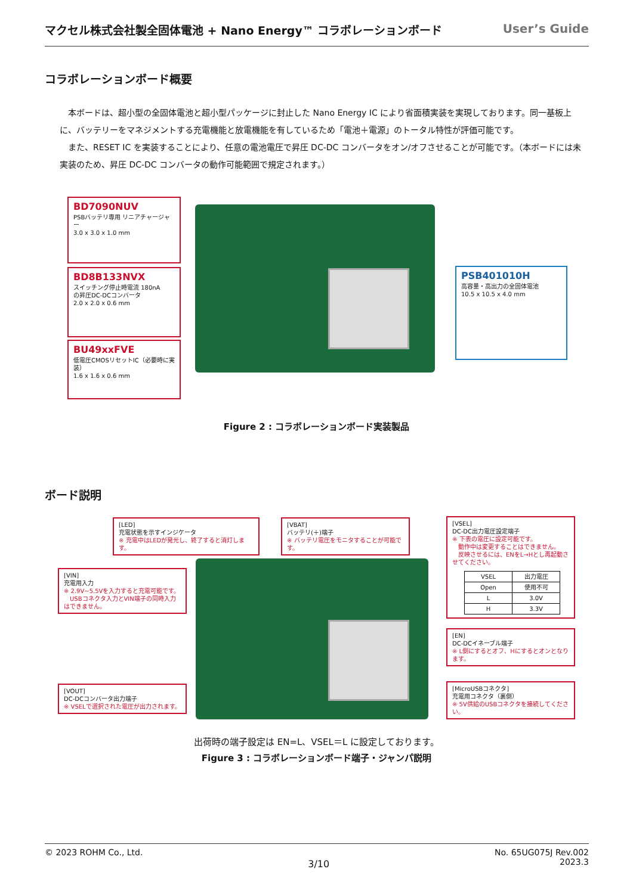マクセル株式会社製全固体電池 + Nano Energy™ コラボレーションボード User’s Guide
コラボレーションボード概要
　本ボードは、超小型の全固体電池と超小型パッケージに封止した Nano Energy IC により省面積実装を実現しております。同一基板上に、バッテリーをマネジメントする充電機能と放電機能を有しているため「電池＋電源」のトータル特性が評価可能です。
　また、RESET IC を実装することにより、任意の電池電圧で昇圧 DC-DC コンバータをオン/オフさせることが可能です。（本ボードには未実装のため、昇圧 DC-DC コンバータの動作可能範囲で規定されます。）
BD7090NUV
PSBバッテリ専用 リニアチャージャー
3.0 x 3.0 x 1.0 mm
BD8B133NVX
スイッチング停止時電流 180nA
の昇圧DC-DCコンバータ
2.0 x 2.0 x 0.6 mm
BU49xxFVE
低電圧CMOSリセットIC（必要時に実装）
1.6 x 1.6 x 0.6 mm
PSB401010H
高容量・高出力の全固体電池
10.5 x 10.5 x 4.0 mm
Figure 2 : コラボレーションボード実装製品
ボード説明
[LED]
充電状態を示すインジケータ
※ 充電中はLEDが発光し、終了すると消灯します。
[VBAT]
バッテリ(＋)端子
※ バッテリ電圧をモニタすることが可能です。
[VSEL]
DC-DC出力電圧設定端子
※ 下表の電圧に設定可能です。
　動作中は変更することはできません。
　反映させるには、ENをL→Hとし再起動させてください。
| VSEL | 出力電圧 |
| Open | 使用不可 |
| L | 3.0V |
| H | 3.3V |
[VIN]
充電用入力
※ 2.9V~5.5Vを入力すると充電可能です。
　USBコネクタ入力とVIN端子の同時入力はできません。
[EN]
DC-DCイネーブル端子
※ L側にするとオフ、Hにするとオンとなります。
[VOUT]
DC-DCコンバータ出力端子
※ VSELで選択された電圧が出力されます。
[MicroUSBコネクタ]
充電用コネクタ（裏側）
※ 5V供給のUSBコネクタを接続してください。
出荷時の端子設定は EN=L、VSEL＝L に設定しております。
Figure 3 : コラボレーションボード端子・ジャンパ説明
© 2023 ROHM Co., Ltd. 3/10 No. 65UG075J Rev.002
2023.3